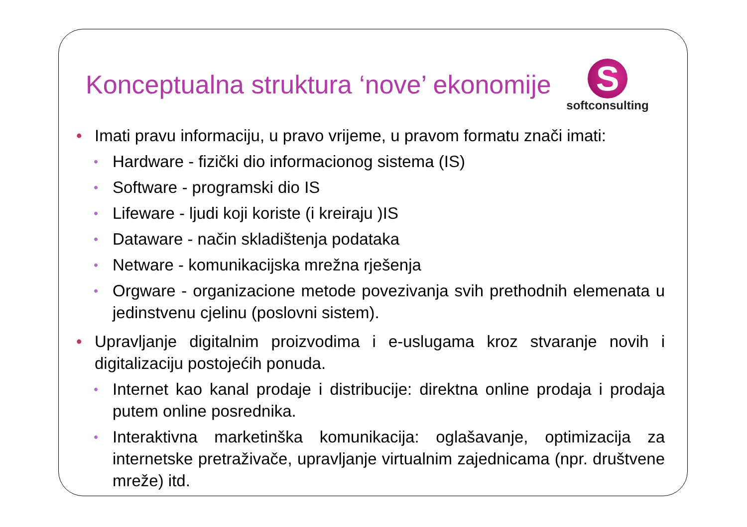Konceptualna struktura ‘nove’ ekonomije
S
softconsulting
• Imati pravu informaciju, u pravo vrijeme, u pravom formatu znači imati:
• Hardware - fizički dio informacionog sistema (IS)
• Software - programski dio IS
• Lifeware - ljudi koji koriste (i kreiraju )IS
• Dataware - način skladištenja podataka
• Netware - komunikacijska mrežna rješenja
• Orgware - organizacione metode povezivanja svih prethodnih elemenata u jedinstvenu cjelinu (poslovni sistem).
• Upravljanje digitalnim proizvodima i e-uslugama kroz stvaranje novih i digitalizaciju postojećih ponuda.
• Internet kao kanal prodaje i distribucije: direktna online prodaja i prodaja putem online posrednika.
• Interaktivna marketinška komunikacija: oglašavanje, optimizacija za internetske pretraživače, upravljanje virtualnim zajednicama (npr. društvene mreže) itd.